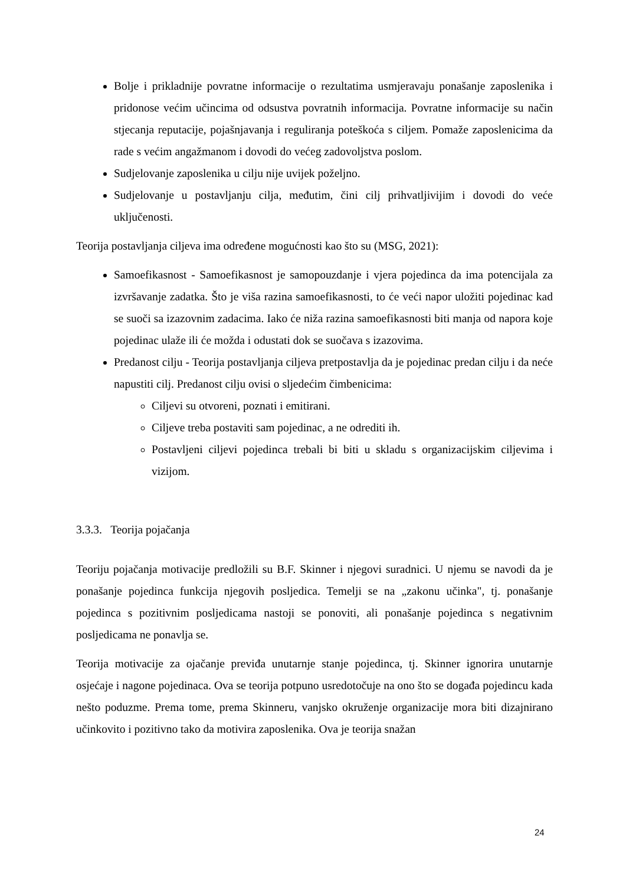Bolje i prikladnije povratne informacije o rezultatima usmjeravaju ponašanje zaposlenika i pridonose većim učincima od odsustva povratnih informacija. Povratne informacije su način stjecanja reputacije, pojašnjavanja i reguliranja poteškoća s ciljem. Pomaže zaposlenicima da rade s većim angažmanom i dovodi do većeg zadovoljstva poslom.
Sudjelovanje zaposlenika u cilju nije uvijek poželjno.
Sudjelovanje u postavljanju cilja, međutim, čini cilj prihvatljivijim i dovodi do veće uključenosti.
Teorija postavljanja ciljeva ima određene mogućnosti kao što su (MSG, 2021):
Samoefikasnost - Samoefikasnost je samopouzdanje i vjera pojedinca da ima potencijala za izvršavanje zadatka. Što je viša razina samoefikasnosti, to će veći napor uložiti pojedinac kad se suoči sa izazovnim zadacima. Iako će niža razina samoefikasnosti biti manja od napora koje pojedinac ulaže ili će možda i odustati dok se suočava s izazovima.
Predanost cilju - Teorija postavljanja ciljeva pretpostavlja da je pojedinac predan cilju i da neće napustiti cilj. Predanost cilju ovisi o sljedećim čimbenicima:
Ciljevi su otvoreni, poznati i emitirani.
Ciljeve treba postaviti sam pojedinac, a ne odrediti ih.
Postavljeni ciljevi pojedinca trebali bi biti u skladu s organizacijskim ciljevima i vizijom.
3.3.3. Teorija pojačanja
Teoriju pojačanja motivacije predložili su B.F. Skinner i njegovi suradnici. U njemu se navodi da je ponašanje pojedinca funkcija njegovih posljedica. Temelji se na „zakonu učinka", tj. ponašanje pojedinca s pozitivnim posljedicama nastoji se ponoviti, ali ponašanje pojedinca s negativnim posljedicama ne ponavlja se.
Teorija motivacije za ojačanje previđa unutarnje stanje pojedinca, tj. Skinner ignorira unutarnje osjećaje i nagone pojedinaca. Ova se teorija potpuno usredotočuje na ono što se događa pojedincu kada nešto poduzme. Prema tome, prema Skinneru, vanjsko okruženje organizacije mora biti dizajnirano učinkovito i pozitivno tako da motivira zaposlenika. Ova je teorija snažan
24